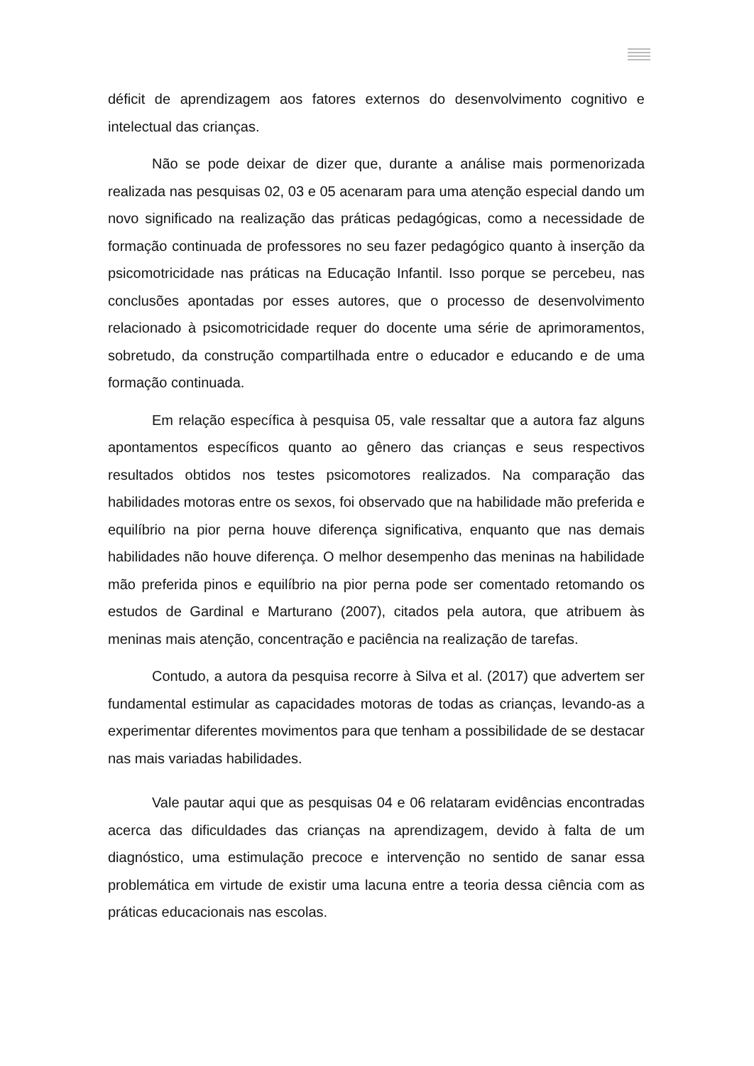déficit de aprendizagem aos fatores externos do desenvolvimento cognitivo e intelectual das crianças.
Não se pode deixar de dizer que, durante a análise mais pormenorizada realizada nas pesquisas 02, 03 e 05 acenaram para uma atenção especial dando um novo significado na realização das práticas pedagógicas, como a necessidade de formação continuada de professores no seu fazer pedagógico quanto à inserção da psicomotricidade nas práticas na Educação Infantil. Isso porque se percebeu, nas conclusões apontadas por esses autores, que o processo de desenvolvimento relacionado à psicomotricidade requer do docente uma série de aprimoramentos, sobretudo, da construção compartilhada entre o educador e educando e de uma formação continuada.
Em relação específica à pesquisa 05, vale ressaltar que a autora faz alguns apontamentos específicos quanto ao gênero das crianças e seus respectivos resultados obtidos nos testes psicomotores realizados. Na comparação das habilidades motoras entre os sexos, foi observado que na habilidade mão preferida e equilíbrio na pior perna houve diferença significativa, enquanto que nas demais habilidades não houve diferença. O melhor desempenho das meninas na habilidade mão preferida pinos e equilíbrio na pior perna pode ser comentado retomando os estudos de Gardinal e Marturano (2007), citados pela autora, que atribuem às meninas mais atenção, concentração e paciência na realização de tarefas.
Contudo, a autora da pesquisa recorre à Silva et al. (2017) que advertem ser fundamental estimular as capacidades motoras de todas as crianças, levando-as a experimentar diferentes movimentos para que tenham a possibilidade de se destacar nas mais variadas habilidades.
Vale pautar aqui que as pesquisas 04 e 06 relataram evidências encontradas acerca das dificuldades das crianças na aprendizagem, devido à falta de um diagnóstico, uma estimulação precoce e intervenção no sentido de sanar essa problemática em virtude de existir uma lacuna entre a teoria dessa ciência com as práticas educacionais nas escolas.